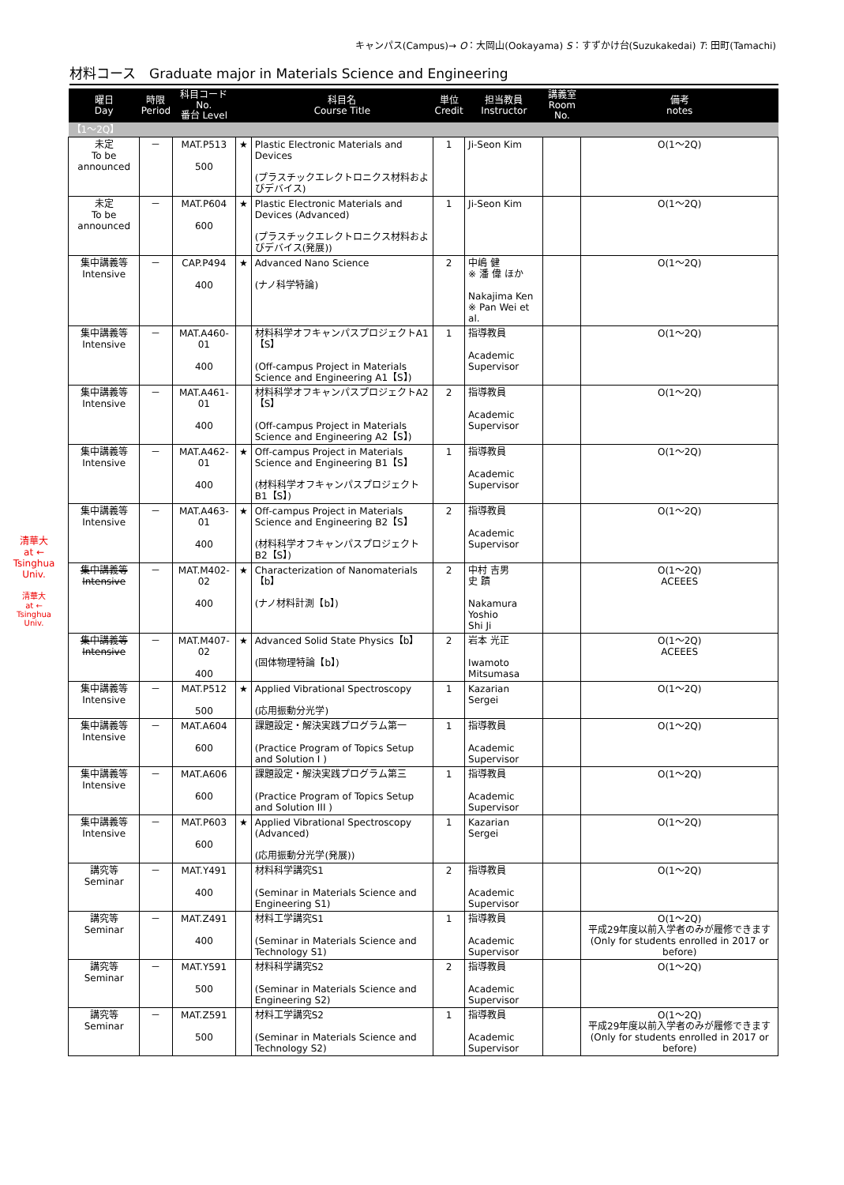キャンパス(Campus)→ O：大岡山(Ookayama) S：すずかけ台(Suzukakedai) T: 田町(Tamachi)
材料コース　Graduate major in Materials Science and Engineering
清華大
at ←
Tsinghua
Univ.
清華大
at ←
Tsinghua
Univ.
| 曜日 Day | 時限 Period | 科目コード No. 番台 Level | | 科目名 Course Title | 単位 Credit | 担当教員 Instructor | 講義室 Room No. | 備考 notes |
| --- | --- | --- | --- | --- | --- | --- | --- | --- |
| 【1～2Q】 | | | | | | | | |
| 未定 To be announced | － | MAT.P513 500 | ★ | Plastic Electronic Materials and Devices (プラスチックエレクトロニクス材料およびデバイス) | 1 | Ji-Seon Kim | | O(1～2Q) |
| 未定 To be announced | － | MAT.P604 600 | ★ | Plastic Electronic Materials and Devices (Advanced) (プラスチックエレクトロニクス材料およびデバイス(発展)) | 1 | Ji-Seon Kim | | O(1～2Q) |
| 集中講義等 Intensive | － | CAP.P494 400 | ★ | Advanced Nano Science (ナノ科学特論) | 2 | 中嶋 健 ※ 潘 偉 ほか Nakajima Ken ※ Pan Wei et al. | | O(1～2Q) |
| 集中講義等 Intensive | － | MAT.A460-01 400 | | 材料科学オフキャンパスプロジェクトA1【S】 (Off-campus Project in Materials Science and Engineering A1【S】) | 1 | 指導教員 Academic Supervisor | | O(1～2Q) |
| 集中講義等 Intensive | － | MAT.A461-01 400 | | 材料科学オフキャンパスプロジェクトA2【S】 (Off-campus Project in Materials Science and Engineering A2【S】) | 2 | 指導教員 Academic Supervisor | | O(1～2Q) |
| 集中講義等 Intensive | － | MAT.A462-01 400 | ★ | Off-campus Project in Materials Science and Engineering B1【S】 (材料科学オフキャンパスプロジェクトB1【S】) | 1 | 指導教員 Academic Supervisor | | O(1～2Q) |
| 集中講義等 Intensive | － | MAT.A463-01 400 | ★ | Off-campus Project in Materials Science and Engineering B2【S】 (材料科学オフキャンパスプロジェクトB2【S】) | 2 | 指導教員 Academic Supervisor | | O(1～2Q) |
| 集中講義等 Intensive | － | MAT.M402-02 400 | ★ | Characterization of Nanomaterials【b】 (ナノ材料計測【b】) | 2 | 中村 吉男 史 蹟 Nakamura Yoshio Shi Ji | | O(1～2Q) ACEEES |
| 集中講義等 Intensive | － | MAT.M407-02 400 | ★ | Advanced Solid State Physics【b】 (固体物理特論【b】) | 2 | 岩本 光正 Iwamoto Mitsumasa | | O(1～2Q) ACEEES |
| 集中講義等 Intensive | － | MAT.P512 500 | ★ | Applied Vibrational Spectroscopy (応用振動分光学) | 1 | Kazarian Sergei | | O(1～2Q) |
| 集中講義等 Intensive | － | MAT.A604 600 | | 課題設定・解決実践プログラム第一 (Practice Program of Topics Setup and Solution I ) | 1 | 指導教員 Academic Supervisor | | O(1～2Q) |
| 集中講義等 Intensive | － | MAT.A606 600 | | 課題設定・解決実践プログラム第三 (Practice Program of Topics Setup and Solution III ) | 1 | 指導教員 Academic Supervisor | | O(1～2Q) |
| 集中講義等 Intensive | － | MAT.P603 600 | ★ | Applied Vibrational Spectroscopy (Advanced) (応用振動分光学(発展)) | 1 | Kazarian Sergei | | O(1～2Q) |
| 講究等 Seminar | － | MAT.Y491 400 | | 材料科学講究S1 (Seminar in Materials Science and Engineering S1) | 2 | 指導教員 Academic Supervisor | | O(1～2Q) |
| 講究等 Seminar | － | MAT.Z491 400 | | 材料工学講究S1 (Seminar in Materials Science and Technology S1) | 1 | 指導教員 Academic Supervisor | | O(1～2Q) 平成29年度以前入学者のみが履修できます (Only for students enrolled in 2017 or before) |
| 講究等 Seminar | － | MAT.Y591 500 | | 材料科学講究S2 (Seminar in Materials Science and Engineering S2) | 2 | 指導教員 Academic Supervisor | | O(1～2Q) |
| 講究等 Seminar | － | MAT.Z591 500 | | 材料工学講究S2 (Seminar in Materials Science and Technology S2) | 1 | 指導教員 Academic Supervisor | | O(1～2Q) 平成29年度以前入学者のみが履修できます (Only for students enrolled in 2017 or before) |